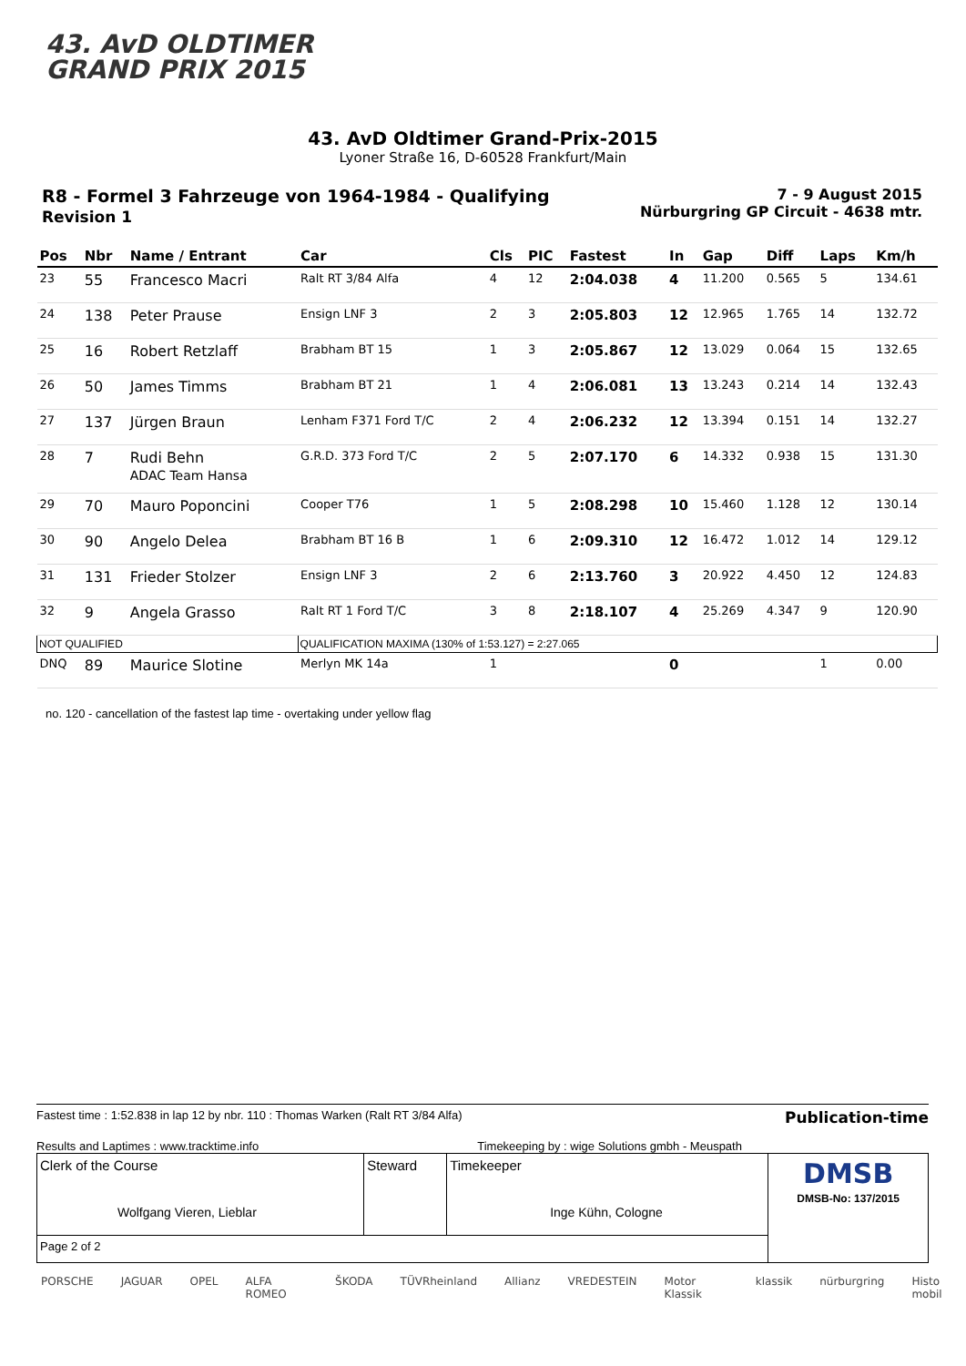43. AvD OLDTIMER
GRAND PRIX 2015
43. AvD Oldtimer Grand-Prix-2015
Lyoner Straße 16, D-60528 Frankfurt/Main
R8 - Formel 3 Fahrzeuge von 1964-1984 - Qualifying
Revision 1
7 - 9 August 2015
Nürburgring GP Circuit - 4638 mtr.
| Pos | Nbr | Name / Entrant | Car | Cls | PIC | Fastest | In | Gap | Diff | Laps | Km/h |
| --- | --- | --- | --- | --- | --- | --- | --- | --- | --- | --- | --- |
| 23 | 55 | Francesco Macri | Ralt RT 3/84 Alfa | 4 | 12 | 2:04.038 | 4 | 11.200 | 0.565 | 5 | 134.61 |
| 24 | 138 | Peter Prause | Ensign LNF 3 | 2 | 3 | 2:05.803 | 12 | 12.965 | 1.765 | 14 | 132.72 |
| 25 | 16 | Robert Retzlaff | Brabham BT 15 | 1 | 3 | 2:05.867 | 12 | 13.029 | 0.064 | 15 | 132.65 |
| 26 | 50 | James Timms | Brabham BT 21 | 1 | 4 | 2:06.081 | 13 | 13.243 | 0.214 | 14 | 132.43 |
| 27 | 137 | Jürgen Braun | Lenham F371 Ford T/C | 2 | 4 | 2:06.232 | 12 | 13.394 | 0.151 | 14 | 132.27 |
| 28 | 7 | Rudi Behn ADAC Team Hansa | G.R.D. 373 Ford T/C | 2 | 5 | 2:07.170 | 6 | 14.332 | 0.938 | 15 | 131.30 |
| 29 | 70 | Mauro Poponcini | Cooper T76 | 1 | 5 | 2:08.298 | 10 | 15.460 | 1.128 | 12 | 130.14 |
| 30 | 90 | Angelo Delea | Brabham BT 16 B | 1 | 6 | 2:09.310 | 12 | 16.472 | 1.012 | 14 | 129.12 |
| 31 | 131 | Frieder Stolzer | Ensign LNF 3 | 2 | 6 | 2:13.760 | 3 | 20.922 | 4.450 | 12 | 124.83 |
| 32 | 9 | Angela Grasso | Ralt RT 1 Ford T/C | 3 | 8 | 2:18.107 | 4 | 25.269 | 4.347 | 9 | 120.90 |
| NOT QUALIFIED | | | QUALIFICATION MAXIMA (130% of 1:53.127) = 2:27.065 | | | | | | | | |
| DNQ | 89 | Maurice Slotine | Merlyn MK 14a | 1 | | | 0 | | | 1 | 0.00 |
no. 120 - cancellation of the fastest lap time - overtaking under yellow flag
Fastest time : 1:52.838 in lap 12 by nbr. 110 : Thomas Warken (Ralt RT 3/84 Alfa) Publication-time
Results and Laptimes : www.tracktime.info Timekeeping by : wige Solutions gmbh - Meuspath
| Clerk of the Course Wolfgang Vieren, Lieblar | Steward | Timekeeper Inge Kühn, Cologne | DMSB DMSB-No: 137/2015 |
| Page 2 of 2 | | | |
PORSCHE JAGUAR OPEL ALFA ROMEO ŠKODA TÜVRheinland Allianz VREDESTEIN Motor Klassik klassik nürburgring Histo mobil